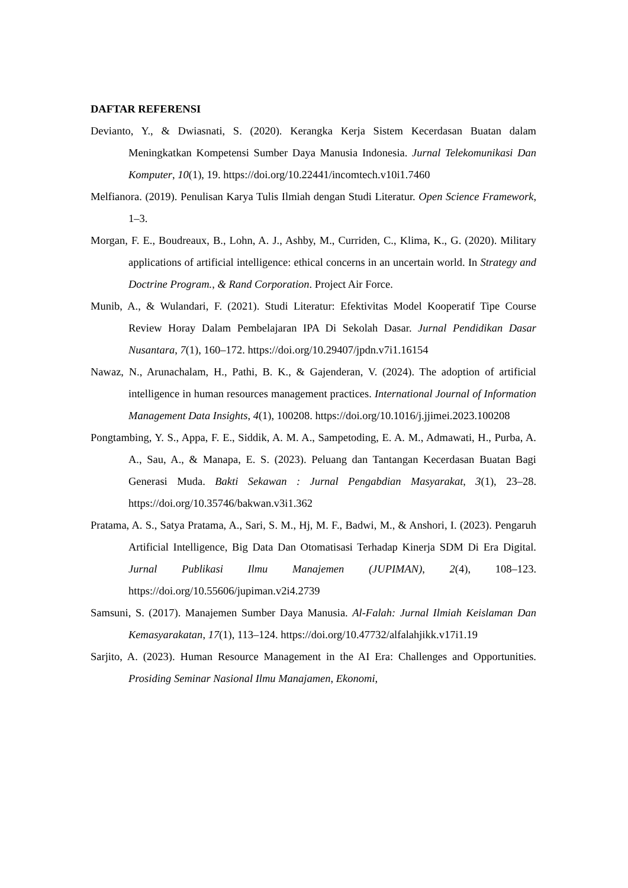DAFTAR REFERENSI
Devianto, Y., & Dwiasnati, S. (2020). Kerangka Kerja Sistem Kecerdasan Buatan dalam Meningkatkan Kompetensi Sumber Daya Manusia Indonesia. Jurnal Telekomunikasi Dan Komputer, 10(1), 19. https://doi.org/10.22441/incomtech.v10i1.7460
Melfianora. (2019). Penulisan Karya Tulis Ilmiah dengan Studi Literatur. Open Science Framework, 1–3.
Morgan, F. E., Boudreaux, B., Lohn, A. J., Ashby, M., Curriden, C., Klima, K., G. (2020). Military applications of artificial intelligence: ethical concerns in an uncertain world. In Strategy and Doctrine Program., & Rand Corporation. Project Air Force.
Munib, A., & Wulandari, F. (2021). Studi Literatur: Efektivitas Model Kooperatif Tipe Course Review Horay Dalam Pembelajaran IPA Di Sekolah Dasar. Jurnal Pendidikan Dasar Nusantara, 7(1), 160–172. https://doi.org/10.29407/jpdn.v7i1.16154
Nawaz, N., Arunachalam, H., Pathi, B. K., & Gajenderan, V. (2024). The adoption of artificial intelligence in human resources management practices. International Journal of Information Management Data Insights, 4(1), 100208. https://doi.org/10.1016/j.jjimei.2023.100208
Pongtambing, Y. S., Appa, F. E., Siddik, A. M. A., Sampetoding, E. A. M., Admawati, H., Purba, A. A., Sau, A., & Manapa, E. S. (2023). Peluang dan Tantangan Kecerdasan Buatan Bagi Generasi Muda. Bakti Sekawan : Jurnal Pengabdian Masyarakat, 3(1), 23–28. https://doi.org/10.35746/bakwan.v3i1.362
Pratama, A. S., Satya Pratama, A., Sari, S. M., Hj, M. F., Badwi, M., & Anshori, I. (2023). Pengaruh Artificial Intelligence, Big Data Dan Otomatisasi Terhadap Kinerja SDM Di Era Digital. Jurnal Publikasi Ilmu Manajemen (JUPIMAN), 2(4), 108–123. https://doi.org/10.55606/jupiman.v2i4.2739
Samsuni, S. (2017). Manajemen Sumber Daya Manusia. Al-Falah: Jurnal Ilmiah Keislaman Dan Kemasyarakatan, 17(1), 113–124. https://doi.org/10.47732/alfalahjikk.v17i1.19
Sarjito, A. (2023). Human Resource Management in the AI Era: Challenges and Opportunities. Prosiding Seminar Nasional Ilmu Manajamen, Ekonomi,